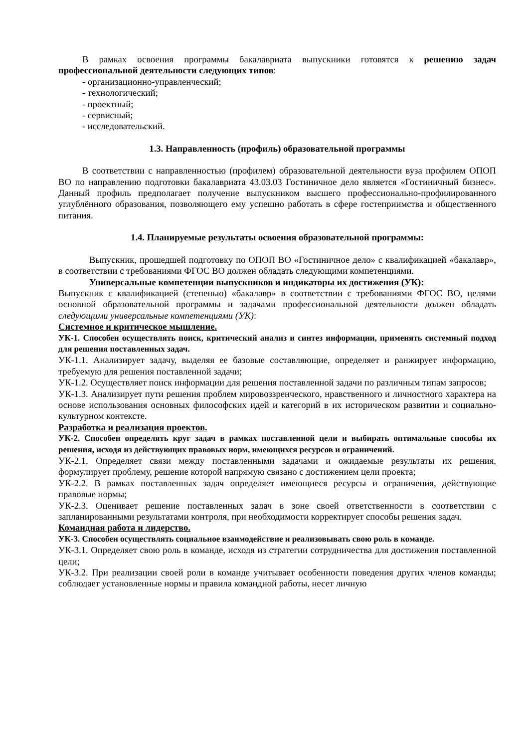В рамках освоения программы бакалавриата выпускники готовятся к решению задач профессиональной деятельности следующих типов:
- организационно-управленческий;
- технологический;
- проектный;
- сервисный;
- исследовательский.
1.3. Направленность (профиль) образовательной программы
В соответствии с направленностью (профилем) образовательной деятельности вуза профилем ОПОП ВО по направлению подготовки бакалавриата 43.03.03 Гостиничное дело является «Гостиничный бизнес». Данный профиль предполагает получение выпускником высшего профессионально-профилированного углублённого образования, позволяющего ему успешно работать в сфере гостеприимства и общественного питания.
1.4. Планируемые результаты освоения образовательной программы:
Выпускник, прошедшей подготовку по ОПОП ВО «Гостиничное дело» с квалификацией «бакалавр», в соответствии с требованиями ФГОС ВО должен обладать следующими компетенциями.
Универсальные компетенции выпускников и индикаторы их достижения (УК):
Выпускник с квалификацией (степенью) «бакалавр» в соответствии с требованиями ФГОС ВО, целями основной образовательной программы и задачами профессиональной деятельности должен обладать следующими универсальные компетенциями (УК):
Системное и критическое мышление.
УК-1. Способен осуществлять поиск, критический анализ и синтез информации, применять системный подход для решения поставленных задач.
УК-1.1. Анализирует задачу, выделяя ее базовые составляющие, определяет и ранжирует информацию, требуемую для решения поставленной задачи;
УК-1.2. Осуществляет поиск информации для решения поставленной задачи по различным типам запросов;
УК-1.3. Анализирует пути решения проблем мировоззренческого, нравственного и личностного характера на основе использования основных философских идей и категорий в их историческом развитии и социально-культурном контексте.
Разработка и реализация проектов.
УК-2. Способен определять круг задач в рамках поставленной цели и выбирать оптимальные способы их решения, исходя из действующих правовых норм, имеющихся ресурсов и ограничений.
УК-2.1. Определяет связи между поставленными задачами и ожидаемые результаты их решения, формулирует проблему, решение которой напрямую связано с достижением цели проекта;
УК-2.2. В рамках поставленных задач определяет имеющиеся ресурсы и ограничения, действующие правовые нормы;
УК-2.3. Оценивает решение поставленных задач в зоне своей ответственности в соответствии с запланированными результатами контроля, при необходимости корректирует способы решения задач.
Командная работа и лидерство.
УК-3. Способен осуществлять социальное взаимодействие и реализовывать свою роль в команде.
УК-3.1. Определяет свою роль в команде, исходя из стратегии сотрудничества для достижения поставленной цели;
УК-3.2. При реализации своей роли в команде учитывает особенности поведения других членов команды; соблюдает установленные нормы и правила командной работы, несет личную